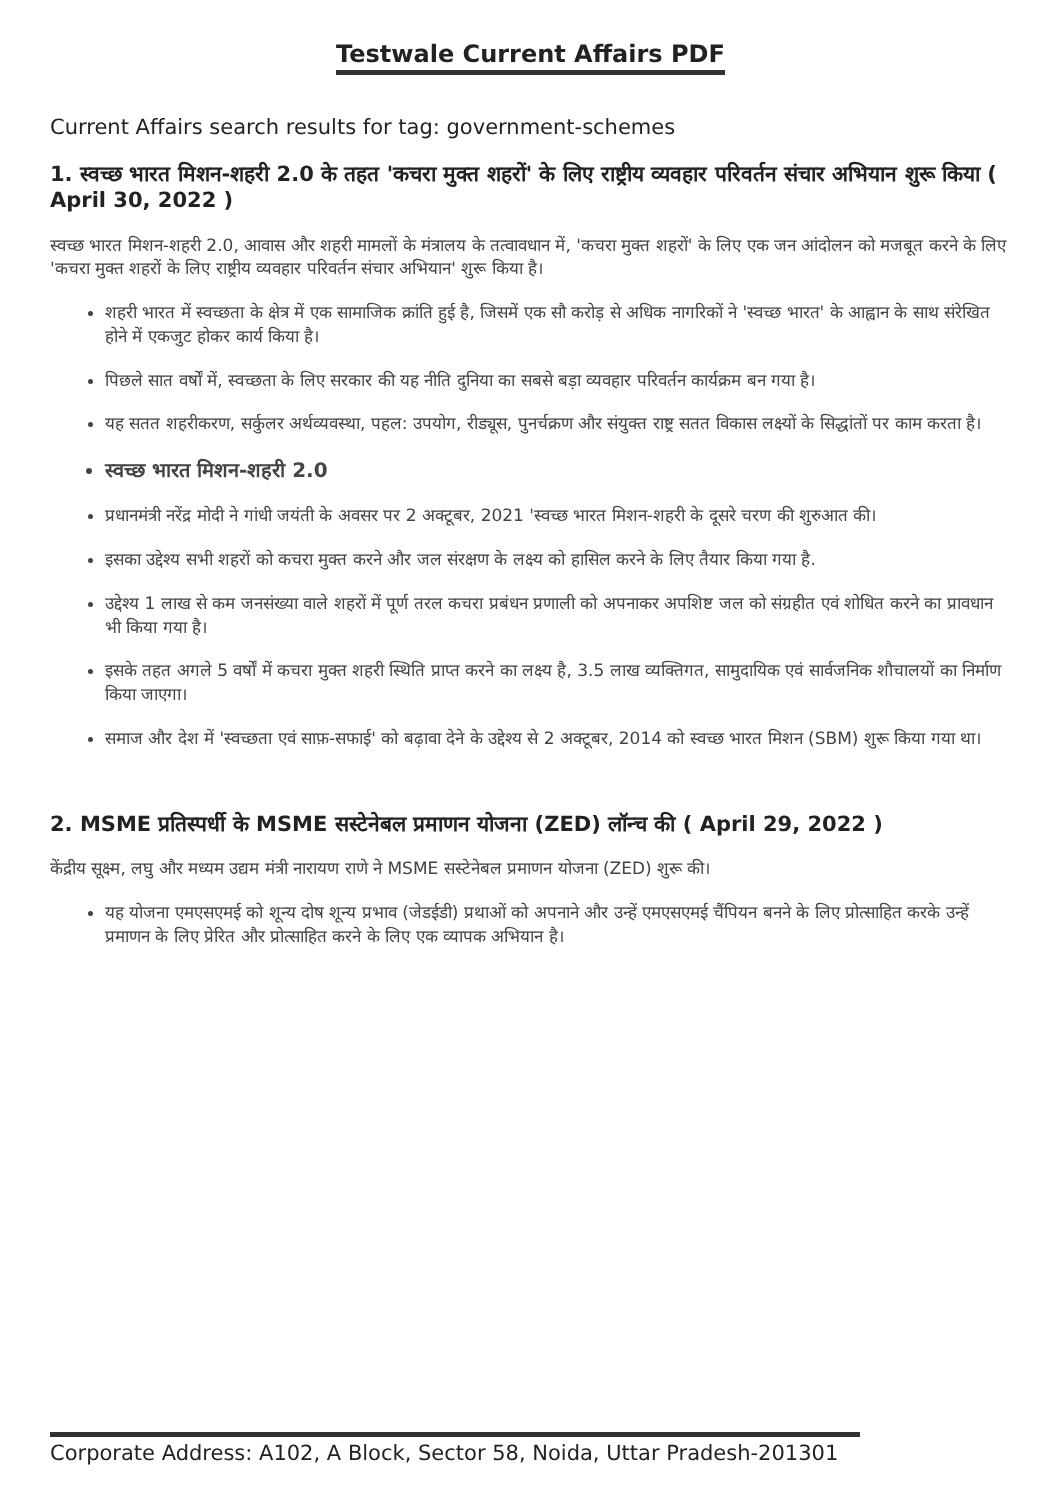Testwale Current Affairs PDF
Current Affairs search results for tag: government-schemes
1. स्वच्छ भारत मिशन-शहरी 2.0 के तहत 'कचरा मुक्त शहरों' के लिए राष्ट्रीय व्यवहार परिवर्तन संचार अभियान शुरू किया ( April 30, 2022 )
स्वच्छ भारत मिशन-शहरी 2.0, आवास और शहरी मामलों के मंत्रालय के तत्वावधान में, 'कचरा मुक्त शहरों' के लिए एक जन आंदोलन को मजबूत करने के लिए 'कचरा मुक्त शहरों के लिए राष्ट्रीय व्यवहार परिवर्तन संचार अभियान' शुरू किया है।
शहरी भारत में स्वच्छता के क्षेत्र में एक सामाजिक क्रांति हुई है, जिसमें एक सौ करोड़ से अधिक नागरिकों ने 'स्वच्छ भारत' के आह्वान के साथ संरेखित होने में एकजुट होकर कार्य किया है।
पिछले सात वर्षों में, स्वच्छता के लिए सरकार की यह नीति दुनिया का सबसे बड़ा व्यवहार परिवर्तन कार्यक्रम बन गया है।
यह सतत शहरीकरण, सर्कुलर अर्थव्यवस्था, पहल: उपयोग, रीड्यूस, पुनर्चक्रण और संयुक्त राष्ट्र सतत विकास लक्ष्यों के सिद्धांतों पर काम करता है।
स्वच्छ भारत मिशन-शहरी 2.0
प्रधानमंत्री नरेंद्र मोदी ने गांधी जयंती के अवसर पर 2 अक्टूबर, 2021 'स्वच्छ भारत मिशन-शहरी के दूसरे चरण की शुरुआत की।
इसका उद्देश्य सभी शहरों को कचरा मुक्त करने और जल संरक्षण के लक्ष्य को हासिल करने के लिए तैयार किया गया है.
उद्देश्य 1 लाख से कम जनसंख्या वाले शहरों में पूर्ण तरल कचरा प्रबंधन प्रणाली को अपनाकर अपशिष्ट जल को संग्रहीत एवं शोधित करने का प्रावधान भी किया गया है।
इसके तहत अगले 5 वर्षों में कचरा मुक्त शहरी स्थिति प्राप्त करने का लक्ष्य है, 3.5 लाख व्यक्तिगत, सामुदायिक एवं सार्वजनिक शौचालयों का निर्माण किया जाएगा।
समाज और देश में 'स्वच्छता एवं साफ़-सफाई' को बढ़ावा देने के उद्देश्य से 2 अक्टूबर, 2014 को स्वच्छ भारत मिशन (SBM) शुरू किया गया था।
2. MSME प्रतिस्पर्धी के MSME सस्टेनेबल प्रमाणन योजना (ZED) लॉन्च की ( April 29, 2022 )
केंद्रीय सूक्ष्म, लघु और मध्यम उद्यम मंत्री नारायण राणे ने MSME सस्टेनेबल प्रमाणन योजना (ZED) शुरू की।
यह योजना एमएसएमई को शून्य दोष शून्य प्रभाव (जेडईडी) प्रथाओं को अपनाने और उन्हें एमएसएमई चैंपियन बनने के लिए प्रोत्साहित करके उन्हें प्रमाणन के लिए प्रेरित और प्रोत्साहित करने के लिए एक व्यापक अभियान है।
Corporate Address: A102, A Block, Sector 58, Noida, Uttar Pradesh-201301